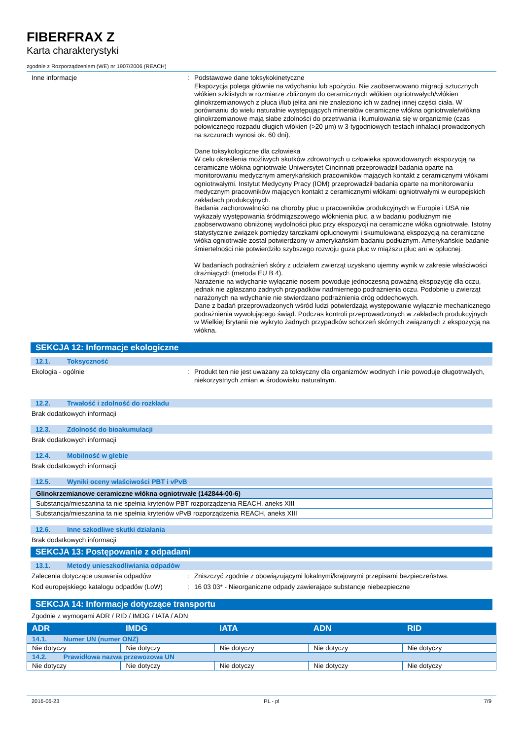FIBERFRAX Z
Karta charakterystyki
zgodnie z Rozporządzeniem (WE) nr 1907/2006 (REACH)
Inne informacje : Podstawowe dane toksykokinetyczne
Ekspozycja polega głównie na wdychaniu lub spożyciu. Nie zaobserwowano migracji sztucznych włókien szklistych w rozmiarze zbliżonym do ceramicznych włókien ogniotrwałych/włókien glinokrzemianowych z płuca i/lub jelita ani nie znaleziono ich w żadnej innej części ciała. W porównaniu do wielu naturalnie występujących minerałów ceramiczne włókna ogniotrwałe/włókna glinokrzemianowe mają słabe zdolności do przetrwania i kumulowania się w organizmie (czas połowicznego rozpadu długich włókien (>20 µm) w 3-tygodniowych testach inhalacji prowadzonych na szczurach wynosi ok. 60 dni).
Dane toksykologiczne dla człowieka
W celu określenia możliwych skutków zdrowotnych u człowieka spowodowanych ekspozycją na ceramiczne włókna ogniotrwałe Uniwersytet Cincinnati przeprowadził badania oparte na monitorowaniu medycznym amerykańskich pracowników mających kontakt z ceramicznymi włókami ogniotrwałymi. Instytut Medycyny Pracy (IOM) przeprowadził badania oparte na monitorowaniu medycznym pracowników mających kontakt z ceramicznymi włókami ogniotrwałymi w europejskich zakładach produkcyjnych.
Badania zachorowalności na choroby płuc u pracowników produkcyjnych w Europie i USA nie wykazały występowania śródmiąższowego włóknienia płuc, a w badaniu podłużnym nie zaobserwowano obniżonej wydolności płuc przy ekspozycji na ceramiczne włóka ogniotrwałe. Istotny statystycznie związek pomiędzy tarczkami opłucnowymi i skumulowaną ekspozycją na ceramiczne włóka ogniotrwałe został potwierdzony w amerykańskim badaniu podłużnym. Amerykańskie badanie śmiertelności nie potwierdziło szybszego rozwoju guza płuc w miąższu płuc ani w opłucnej.
W badaniach podrażnień skóry z udziałem zwierząt uzyskano ujemny wynik w zakresie właściwości drażniących (metoda EU B 4).
Narażenie na wdychanie wyłącznie nosem powoduje jednoczesną poważną ekspozycję dla oczu, jednak nie zgłaszano żadnych przypadków nadmiernego podrażnienia oczu. Podobnie u zwierząt narażonych na wdychanie nie stwierdzano podrażnienia dróg oddechowych.
Dane z badań przeprowadzonych wśród ludzi potwierdzają występowanie wyłącznie mechanicznego podrażnienia wywołującego świąd. Podczas kontroli przeprowadzonych w zakładach produkcyjnych w Wielkiej Brytanii nie wykryto żadnych przypadków schorzeń skórnych związanych z ekspozycją na włókna.
SEKCJA 12: Informacje ekologiczne
12.1. Toksyczność
Ekologia - ogólnie : Produkt ten nie jest uważany za toksyczny dla organizmów wodnych i nie powoduje długotrwałych, niekorzystnych zmian w środowisku naturalnym.
12.2. Trwałość i zdolność do rozkładu
Brak dodatkowych informacji
12.3. Zdolność do bioakumulacji
Brak dodatkowych informacji
12.4. Mobilność w glebie
Brak dodatkowych informacji
12.5. Wyniki oceny właściwości PBT i vPvB
| Glinokrzemianowe ceramiczne włókna ogniotrwałe (142844-00-6) |
| Substancja/mieszanina ta nie spełnia kryteriów PBT rozporządzenia REACH, aneks XIII |
| Substancja/mieszanina ta nie spełnia kryteriów vPvB rozporządzenia REACH, aneks XIII |
12.6. Inne szkodliwe skutki działania
Brak dodatkowych informacji
SEKCJA 13: Postępowanie z odpadami
13.1. Metody unieszkodliwiania odpadów
Zalecenia dotyczące usuwania odpadów : Zniszczyć zgodnie z obowiązującymi lokalnymi/krajowymi przepisami bezpieczeństwa.
Kod europejskiego katalogu odpadów (LoW)
: 16 03 03* - Nieorganiczne odpady zawierające substancje niebezpieczne
SEKCJA 14: Informacje dotyczące transportu
Zgodnie z wymogami ADR / RID / IMDG / IATA / ADN
| ADR | IMDG | IATA | ADN | RID |
| --- | --- | --- | --- | --- |
| 14.1. Numer UN (numer ONZ) | | | | |
| Nie dotyczy | Nie dotyczy | Nie dotyczy | Nie dotyczy | Nie dotyczy |
| 14.2. Prawidłowa nazwa przewozowa UN | | | | |
| Nie dotyczy | Nie dotyczy | Nie dotyczy | Nie dotyczy | Nie dotyczy |
2016-06-23 PL - pl 7/9